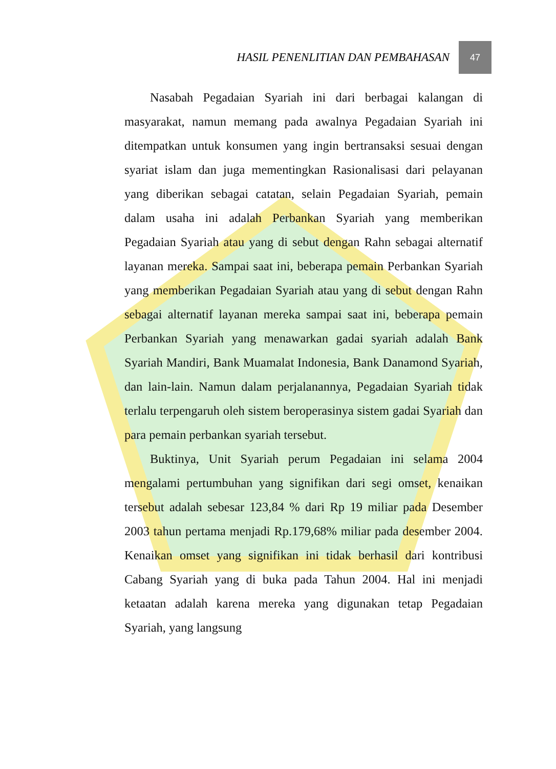HASIL PENENLITIAN DAN PEMBAHASAN 47
Nasabah Pegadaian Syariah ini dari berbagai kalangan di masyarakat, namun memang pada awalnya Pegadaian Syariah ini ditempatkan untuk konsumen yang ingin bertransaksi sesuai dengan syariat islam dan juga mementingkan Rasionalisasi dari pelayanan yang diberikan sebagai catatan, selain Pegadaian Syariah, pemain dalam usaha ini adalah Perbankan Syariah yang memberikan Pegadaian Syariah atau yang di sebut dengan Rahn sebagai alternatif layanan mereka. Sampai saat ini, beberapa pemain Perbankan Syariah yang memberikan Pegadaian Syariah atau yang di sebut dengan Rahn sebagai alternatif layanan mereka sampai saat ini, beberapa pemain Perbankan Syariah yang menawarkan gadai syariah adalah Bank Syariah Mandiri, Bank Muamalat Indonesia, Bank Danamond Syariah, dan lain-lain. Namun dalam perjalanannya, Pegadaian Syariah tidak terlalu terpengaruh oleh sistem beroperasinya sistem gadai Syariah dan para pemain perbankan syariah tersebut.
Buktinya, Unit Syariah perum Pegadaian ini selama 2004 mengalami pertumbuhan yang signifikan dari segi omset, kenaikan tersebut adalah sebesar 123,84 % dari Rp 19 miliar pada Desember 2003 tahun pertama menjadi Rp.179,68% miliar pada desember 2004. Kenaikan omset yang signifikan ini tidak berhasil dari kontribusi Cabang Syariah yang di buka pada Tahun 2004. Hal ini menjadi ketaatan adalah karena mereka yang digunakan tetap Pegadaian Syariah, yang langsung